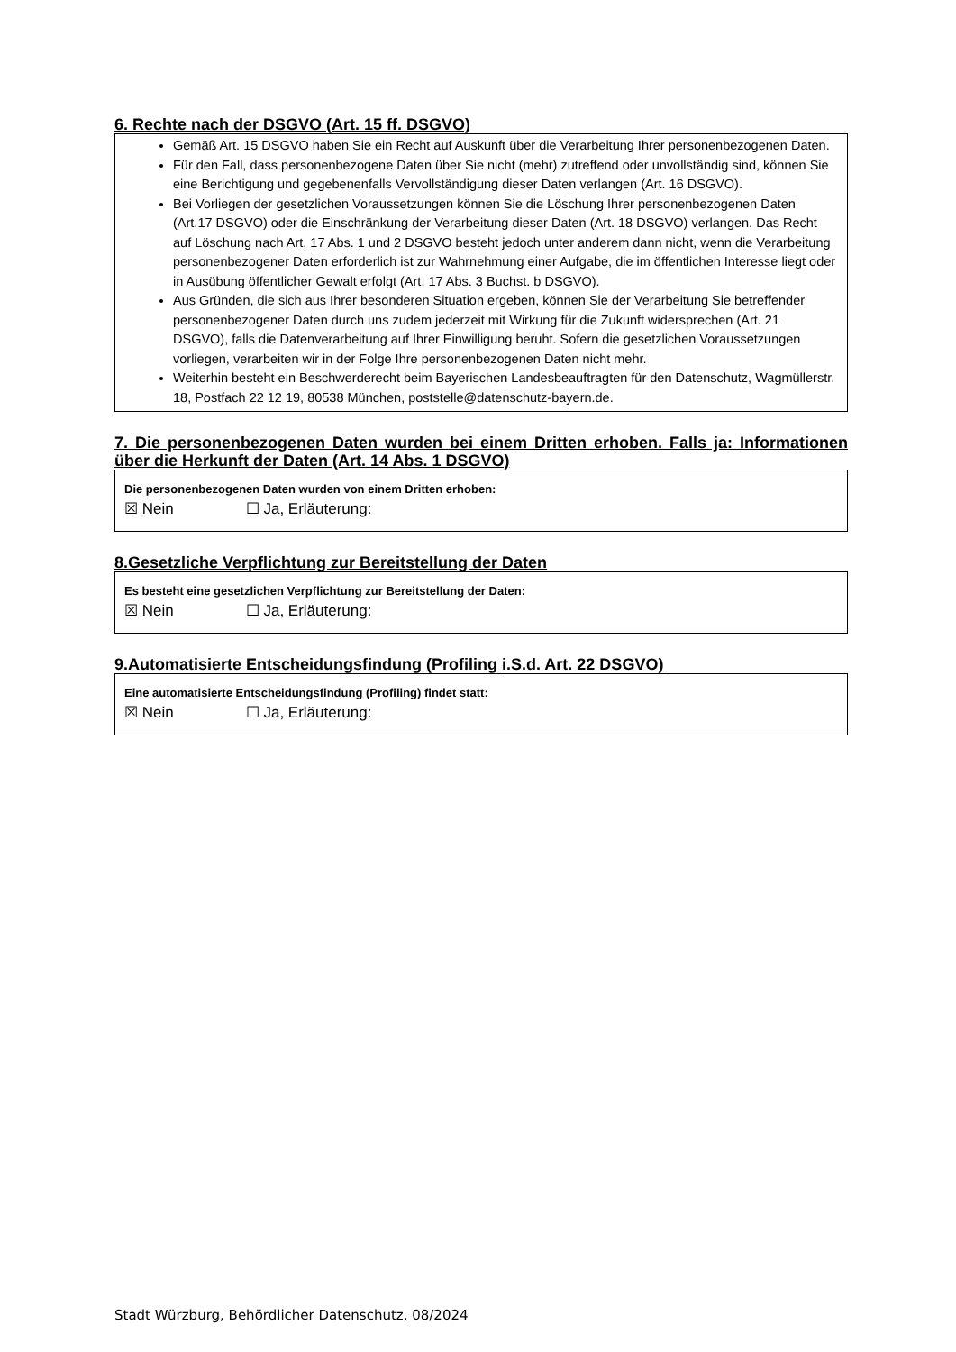6. Rechte nach der DSGVO (Art. 15 ff. DSGVO)
Gemäß Art. 15 DSGVO haben Sie ein Recht auf Auskunft über die Verarbeitung Ihrer personenbezogenen Daten.
Für den Fall, dass personenbezogene Daten über Sie nicht (mehr) zutreffend oder unvollständig sind, können Sie eine Berichtigung und gegebenenfalls Vervollständigung dieser Daten verlangen (Art. 16 DSGVO).
Bei Vorliegen der gesetzlichen Voraussetzungen können Sie die Löschung Ihrer personenbezogenen Daten (Art.17 DSGVO) oder die Einschränkung der Verarbeitung dieser Daten (Art. 18 DSGVO) verlangen. Das Recht auf Löschung nach Art. 17 Abs. 1 und 2 DSGVO besteht jedoch unter anderem dann nicht, wenn die Verarbeitung personenbezogener Daten erforderlich ist zur Wahrnehmung einer Aufgabe, die im öffentlichen Interesse liegt oder in Ausübung öffentlicher Gewalt erfolgt (Art. 17 Abs. 3 Buchst. b DSGVO).
Aus Gründen, die sich aus Ihrer besonderen Situation ergeben, können Sie der Verarbeitung Sie betreffender personenbezogener Daten durch uns zudem jederzeit mit Wirkung für die Zukunft widersprechen (Art. 21 DSGVO), falls die Datenverarbeitung auf Ihrer Einwilligung beruht. Sofern die gesetzlichen Voraussetzungen vorliegen, verarbeiten wir in der Folge Ihre personenbezogenen Daten nicht mehr.
Weiterhin besteht ein Beschwerderecht beim Bayerischen Landesbeauftragten für den Datenschutz, Wagmüllerstr. 18, Postfach 22 12 19, 80538 München, poststelle@datenschutz-bayern.de.
7. Die personenbezogenen Daten wurden bei einem Dritten erhoben. Falls ja: Informationen über die Herkunft der Daten (Art. 14 Abs. 1 DSGVO)
Die personenbezogenen Daten wurden von einem Dritten erhoben:
☒ Nein ☐ Ja, Erläuterung:
8.Gesetzliche Verpflichtung zur Bereitstellung der Daten
Es besteht eine gesetzlichen Verpflichtung zur Bereitstellung der Daten:
☒ Nein ☐ Ja, Erläuterung:
9.Automatisierte Entscheidungsfindung (Profiling i.S.d. Art. 22 DSGVO)
Eine automatisierte Entscheidungsfindung (Profiling) findet statt:
☒ Nein ☐ Ja, Erläuterung:
Stadt Würzburg, Behördlicher Datenschutz, 08/2024